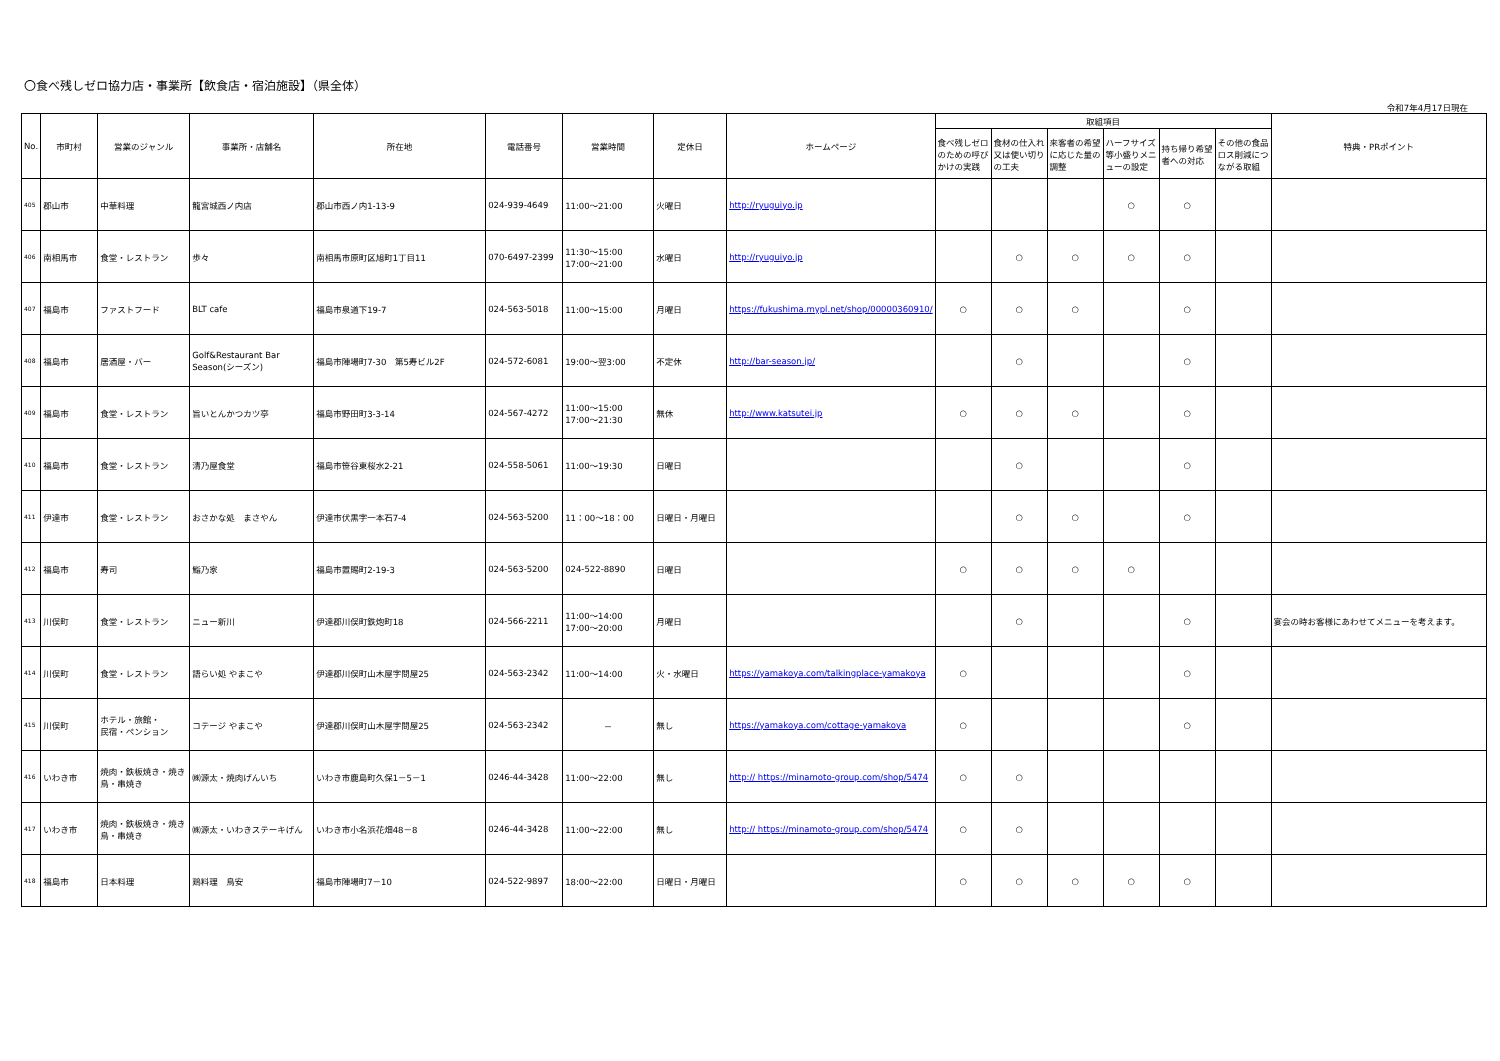〇食べ残しゼロ協力店・事業所【飲食店・宿泊施設】（県全体）
令和7年4月17日現在
| No. | 市町村 | 営業のジャンル | 事業所・店舗名 | 所在地 | 電話番号 | 営業時間 | 定休日 | ホームページ | 取組項目 | | | | | | 特典・PRポイント |
| --- | --- | --- | --- | --- | --- | --- | --- | --- | --- | --- | --- | --- | --- | --- | --- |
| | | | | | | | | | 食べ残しゼロのための呼びかけの実践 | 食材の仕入れ又は使い切りの工夫 | 来客者の希望に応じた量の調整 | ハーフサイズ等小盛りメニューの設定 | 持ち帰り希望者への対応 | その他の食品ロス削減につながる取組 | |
| 405 | 郡山市 | 中華料理 | 龍宮城西ノ内店 | 郡山市西ノ内1-13-9 | 024-939-4649 | 11:00～21:00 | 火曜日 | http://ryuguiyo.jp | | | | ○ | ○ | | |
| 406 | 南相馬市 | 食堂・レストラン | 歩々 | 南相馬市原町区旭町1丁目11 | 070-6497-2399 | 11:30～15:00 17:00～21:00 | 水曜日 | http://ryuguiyo.jp | | ○ | ○ | ○ | ○ | | |
| 407 | 福島市 | ファストフード | BLT cafe | 福島市泉道下19-7 | 024-563-5018 | 11:00～15:00 | 月曜日 | https://fukushima.mypl.net/shop/00000360910/ | ○ | ○ | ○ | | ○ | | |
| 408 | 福島市 | 居酒屋・バー | Golf&Restaurant Bar Season(シーズン) | 福島市陣場町7-30 第5寿ビル2F | 024-572-6081 | 19:00～翌3:00 | 不定休 | http://bar-season.jp/ | | ○ | | | ○ | | |
| 409 | 福島市 | 食堂・レストラン | 旨いとんかつカツ亭 | 福島市野田町3-3-14 | 024-567-4272 | 11:00～15:00 17:00～21:30 | 無休 | http://www.katsutei.jp | ○ | ○ | ○ | | ○ | | |
| 410 | 福島市 | 食堂・レストラン | 清乃屋食堂 | 福島市笹谷東桜水2-21 | 024-558-5061 | 11:00～19:30 | 日曜日 | | | ○ | | | ○ | | |
| 411 | 伊達市 | 食堂・レストラン | おさかな処 まさやん | 伊達市伏黒字一本石7-4 | 024-563-5200 | 11：00～18：00 | 日曜日・月曜日 | | | ○ | ○ | | ○ | | |
| 412 | 福島市 | 寿司 | 鮨乃家 | 福島市置賜町2-19-3 | 024-563-5200 | 024-522-8890 | 日曜日 | | ○ | ○ | ○ | ○ | | | |
| 413 | 川俣町 | 食堂・レストラン | ニュー新川 | 伊達郡川俣町鉄炮町18 | 024-566-2211 | 11:00～14:00 17:00～20:00 | 月曜日 | | | ○ | | | ○ | | 宴会の時お客様にあわせてメニューを考えます。 |
| 414 | 川俣町 | 食堂・レストラン | 語らい処 やまこや | 伊達郡川俣町山木屋字問屋25 | 024-563-2342 | 11:00～14:00 | 火・水曜日 | https://yamakoya.com/talkingplace-yamakoya | ○ | | | | ○ | | |
| 415 | 川俣町 | ホテル・旅館・ 民宿・ペンション | コテージ やまこや | 伊達郡川俣町山木屋字問屋25 | 024-563-2342 | － | 無し | https://yamakoya.com/cottage-yamakoya | ○ | | | | ○ | | |
| 416 | いわき市 | 焼肉・鉄板焼き・焼き鳥・串焼き | ㈱源太・焼肉げんいち | いわき市鹿島町久保1－5－1 | 0246-44-3428 | 11:00～22:00 | 無し | http:// https://minamoto-group.com/shop/5474 | ○ | ○ | | | | | |
| 417 | いわき市 | 焼肉・鉄板焼き・焼き鳥・串焼き | ㈱源太・いわきステーキげん | いわき市小名浜花畑48－8 | 0246-44-3428 | 11:00～22:00 | 無し | http:// https://minamoto-group.com/shop/5474 | ○ | ○ | | | | | |
| 418 | 福島市 | 日本料理 | 鶏料理 鳥安 | 福島市陣場町7－10 | 024-522-9897 | 18:00～22:00 | 日曜日・月曜日 | | ○ | ○ | ○ | ○ | ○ | | |